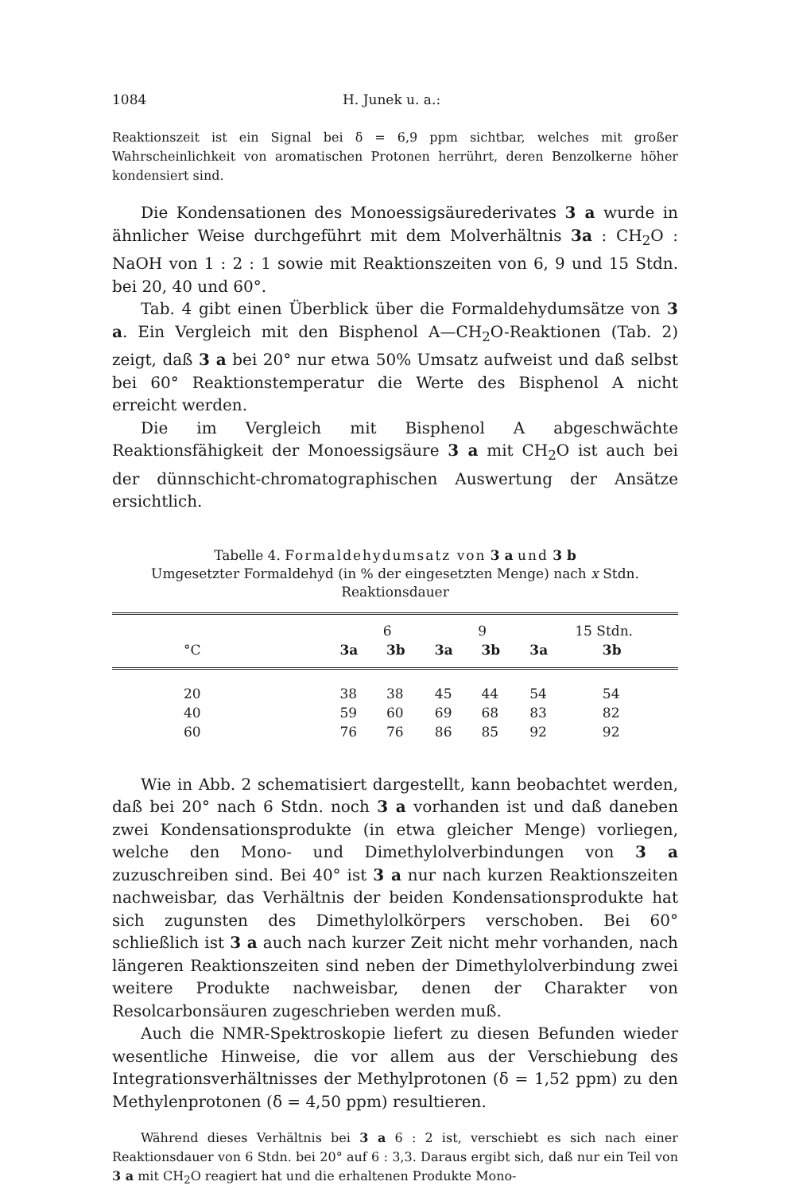1084 H. Junek u. a.:
Reaktionszeit ist ein Signal bei δ = 6,9 ppm sichtbar, welches mit großer Wahrscheinlichkeit von aromatischen Protonen herrührt, deren Benzolkerne höher kondensiert sind.
Die Kondensationen des Monoessigsäurederivates 3 a wurde in ähnlicher Weise durchgeführt mit dem Molverhältnis 3a : CH<sub>2</sub>O : NaOH von 1 : 2 : 1 sowie mit Reaktionszeiten von 6, 9 und 15 Stdn. bei 20, 40 und 60°.
Tab. 4 gibt einen Überblick über die Formaldehydumsätze von 3 a. Ein Vergleich mit den Bisphenol A—CH<sub>2</sub>O-Reaktionen (Tab. 2) zeigt, daß 3 a bei 20° nur etwa 50% Umsatz aufweist und daß selbst bei 60° Reaktionstemperatur die Werte des Bisphenol A nicht erreicht werden.
Die im Vergleich mit Bisphenol A abgeschwächte Reaktionsfähigkeit der Monoessigsäure 3 a mit CH<sub>2</sub>O ist auch bei der dünnschicht-chromatographischen Auswertung der Ansätze ersichtlich.
Tabelle 4. Formaldehydumsatz von 3 a und 3 b
Umgesetzter Formaldehyd (in % der eingesetzten Menge) nach x Stdn.
Reaktionsdauer
| | 6 | | 9 | | 15 Stdn. | |
| --- | --- | --- | --- | --- | --- | --- |
| °C | 3a | 3b | 3a | 3b | 3a | 3b |
| 20 | 38 | 38 | 45 | 44 | 54 | 54 |
| 40 | 59 | 60 | 69 | 68 | 83 | 82 |
| 60 | 76 | 76 | 86 | 85 | 92 | 92 |
Wie in Abb. 2 schematisiert dargestellt, kann beobachtet werden, daß bei 20° nach 6 Stdn. noch 3 a vorhanden ist und daß daneben zwei Kondensationsprodukte (in etwa gleicher Menge) vorliegen, welche den Mono- und Dimethylolverbindungen von 3 a zuzuschreiben sind. Bei 40° ist 3 a nur nach kurzen Reaktionszeiten nachweisbar, das Verhältnis der beiden Kondensationsprodukte hat sich zugunsten des Dimethylolkörpers verschoben. Bei 60° schließlich ist 3 a auch nach kurzer Zeit nicht mehr vorhanden, nach längeren Reaktionszeiten sind neben der Dimethylolverbindung zwei weitere Produkte nachweisbar, denen der Charakter von Resolcarbonsäuren zugeschrieben werden muß.
Auch die NMR-Spektroskopie liefert zu diesen Befunden wieder wesentliche Hinweise, die vor allem aus der Verschiebung des Integrationsverhältnisses der Methylprotonen (δ = 1,52 ppm) zu den Methylenprotonen (δ = 4,50 ppm) resultieren.
Während dieses Verhältnis bei 3 a 6 : 2 ist, verschiebt es sich nach einer Reaktionsdauer von 6 Stdn. bei 20° auf 6 : 3,3. Daraus ergibt sich, daß nur ein Teil von 3 a mit CH<sub>2</sub>O reagiert hat und die erhaltenen Produkte Mono-